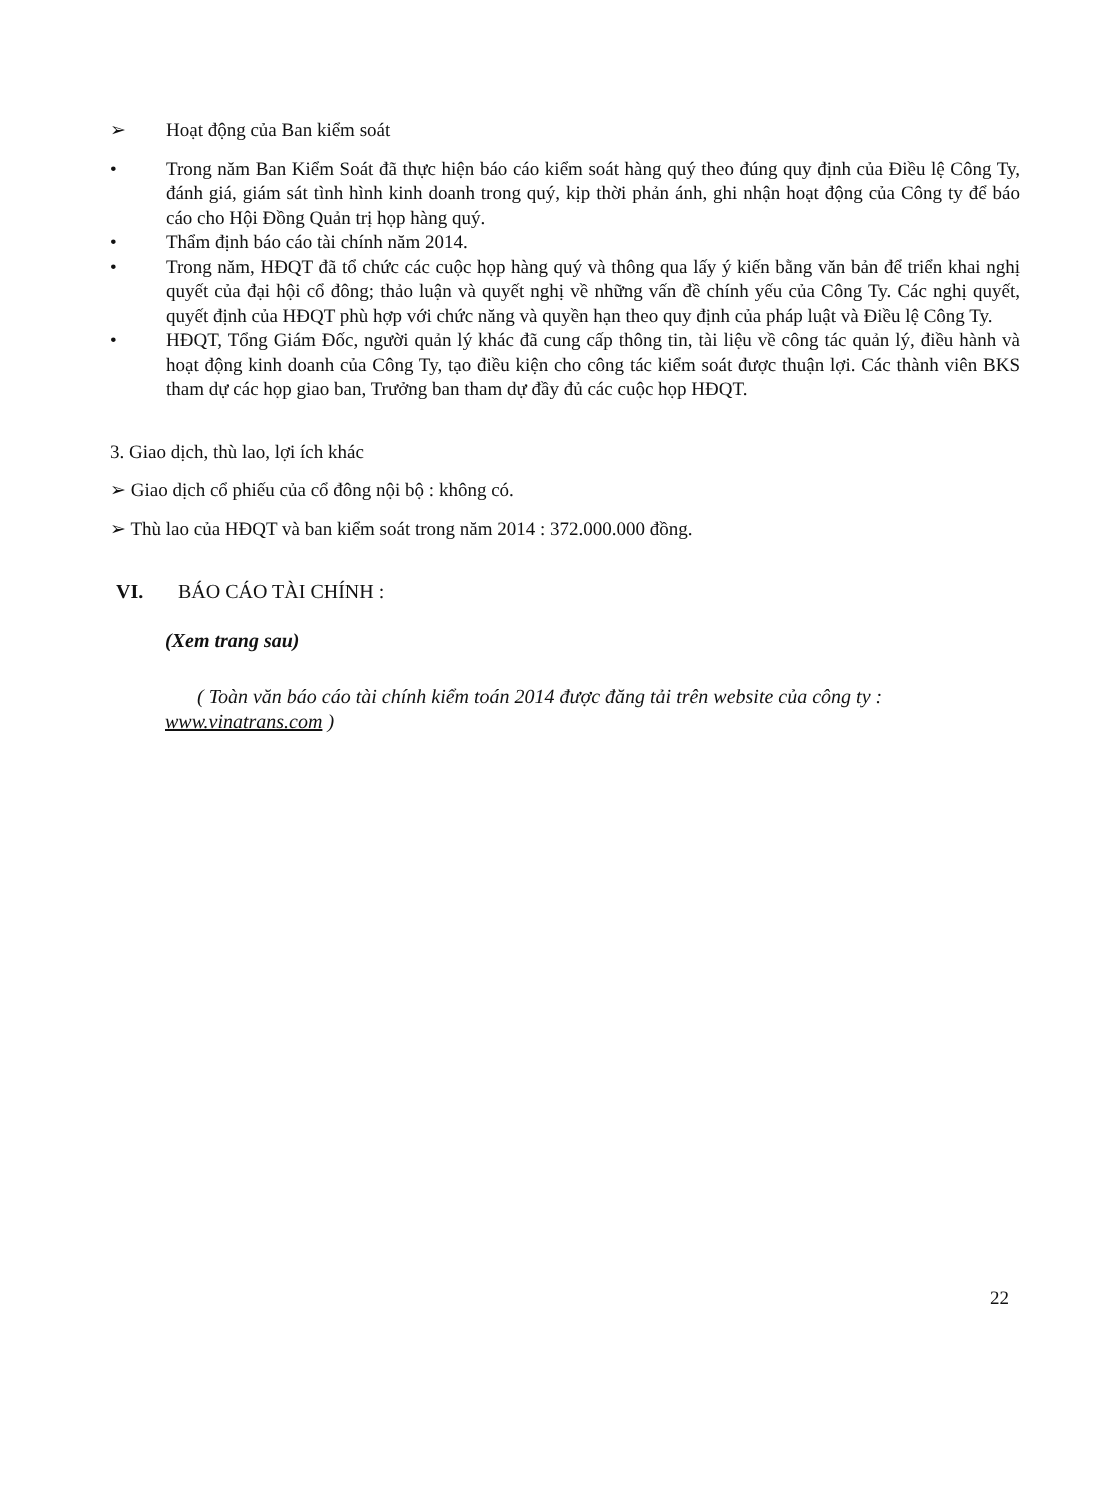➢ Hoạt động của Ban kiểm soát
• Trong năm Ban Kiểm Soát đã thực hiện báo cáo kiểm soát hàng quý theo đúng quy định của Điều lệ Công Ty, đánh giá, giám sát tình hình kinh doanh trong quý, kịp thời phản ánh, ghi nhận hoạt động của Công ty để báo cáo cho Hội Đồng Quản trị họp hàng quý.
• Thẩm định báo cáo tài chính năm 2014.
• Trong năm, HĐQT đã tổ chức các cuộc họp hàng quý và thông qua lấy ý kiến bằng văn bản để triển khai nghị quyết của đại hội cổ đông; thảo luận và quyết nghị về những vấn đề chính yếu của Công Ty. Các nghị quyết, quyết định của HĐQT phù hợp với chức năng và quyền hạn theo quy định của pháp luật và Điều lệ Công Ty.
• HĐQT, Tổng Giám Đốc, người quản lý khác đã cung cấp thông tin, tài liệu về công tác quản lý, điều hành và hoạt động kinh doanh của Công Ty, tạo điều kiện cho công tác kiểm soát được thuận lợi. Các thành viên BKS tham dự các họp giao ban, Trưởng ban tham dự đầy đủ các cuộc họp HĐQT.
3. Giao dịch, thù lao, lợi ích khác
➢ Giao dịch cổ phiếu của cổ đông nội bộ : không có.
➢ Thù lao của HĐQT và ban kiểm soát trong năm 2014 : 372.000.000 đồng.
VI. BÁO CÁO TÀI CHÍNH :
(Xem trang sau)
( Toàn văn báo cáo tài chính kiểm toán 2014 được đăng tải trên website của công ty : www.vinatrans.com )
22